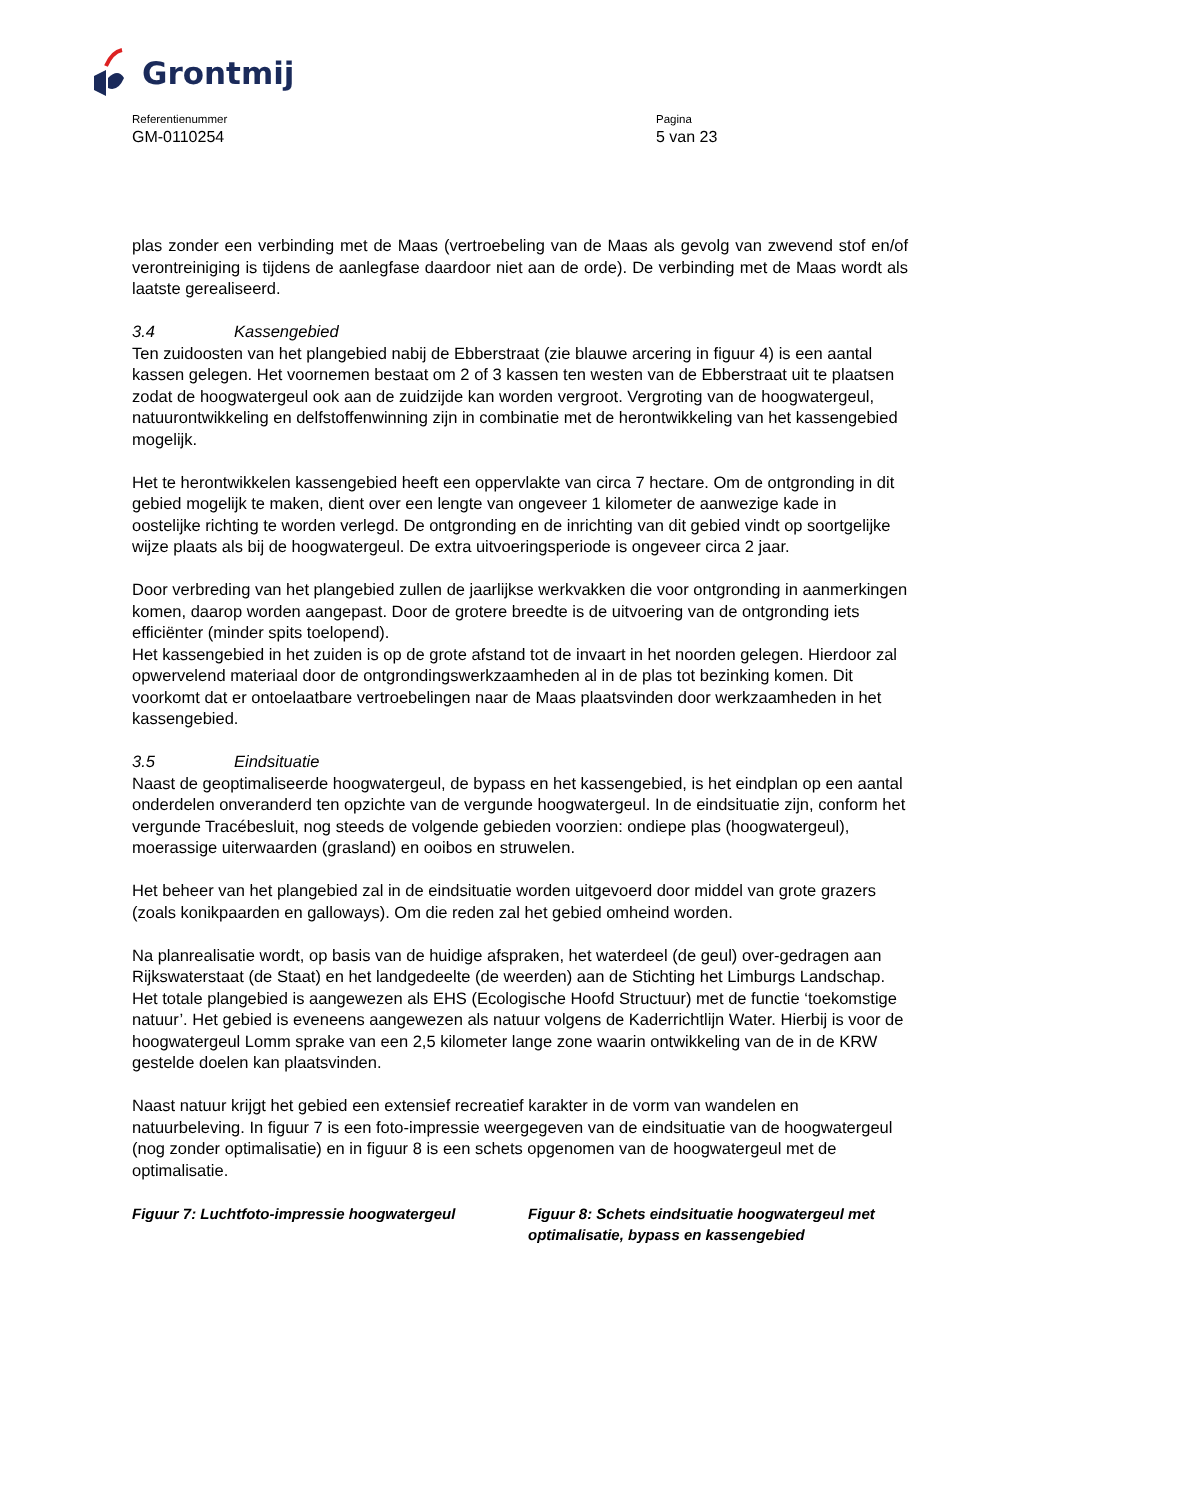Grontmij
Referentienummer
GM-0110254
Pagina
5 van 23
plas zonder een verbinding met de Maas (vertroebeling van de Maas als gevolg van zwevend stof en/of verontreiniging is tijdens de aanlegfase daardoor niet aan de orde). De verbinding met de Maas wordt als laatste gerealiseerd.
3.4 Kassengebied
Ten zuidoosten van het plangebied nabij de Ebberstraat (zie blauwe arcering in figuur 4) is een aantal kassen gelegen. Het voornemen bestaat om 2 of 3 kassen ten westen van de Ebberstraat uit te plaatsen zodat de hoogwatergeul ook aan de zuidzijde kan worden vergroot. Vergroting van de hoogwatergeul, natuurontwikkeling en delfstoffenwinning zijn in combinatie met de herontwikkeling van het kassengebied mogelijk.
Het te herontwikkelen kassengebied heeft een oppervlakte van circa 7 hectare. Om de ontgronding in dit gebied mogelijk te maken, dient over een lengte van ongeveer 1 kilometer de aanwezige kade in oostelijke richting te worden verlegd. De ontgronding en de inrichting van dit gebied vindt op soortgelijke wijze plaats als bij de hoogwatergeul. De extra uitvoeringsperiode is ongeveer circa 2 jaar.
Door verbreding van het plangebied zullen de jaarlijkse werkvakken die voor ontgronding in aanmerkingen komen, daarop worden aangepast. Door de grotere breedte is de uitvoering van de ontgronding iets efficiënter (minder spits toelopend).
Het kassengebied in het zuiden is op de grote afstand tot de invaart in het noorden gelegen. Hierdoor zal opwervelend materiaal door de ontgrondingswerkzaamheden al in de plas tot bezinking komen. Dit voorkomt dat er ontoelaatbare vertroebelingen naar de Maas plaatsvinden door werkzaamheden in het kassengebied.
3.5 Eindsituatie
Naast de geoptimaliseerde hoogwatergeul, de bypass en het kassengebied, is het eindplan op een aantal onderdelen onveranderd ten opzichte van de vergunde hoogwatergeul. In de eindsituatie zijn, conform het vergunde Tracébesluit, nog steeds de volgende gebieden voorzien: ondiepe plas (hoogwatergeul), moerassige uiterwaarden (grasland) en ooibos en struwelen.
Het beheer van het plangebied zal in de eindsituatie worden uitgevoerd door middel van grote grazers (zoals konikpaarden en galloways). Om die reden zal het gebied omheind worden.
Na planrealisatie wordt, op basis van de huidige afspraken, het waterdeel (de geul) over-gedragen aan Rijkswaterstaat (de Staat) en het landgedeelte (de weerden) aan de Stichting het Limburgs Landschap. Het totale plangebied is aangewezen als EHS (Ecologische Hoofd Structuur) met de functie ‘toekomstige natuur’. Het gebied is eveneens aangewezen als natuur volgens de Kaderrichtlijn Water. Hierbij is voor de hoogwatergeul Lomm sprake van een 2,5 kilometer lange zone waarin ontwikkeling van de in de KRW gestelde doelen kan plaatsvinden.
Naast natuur krijgt het gebied een extensief recreatief karakter in de vorm van wandelen en natuurbeleving. In figuur 7 is een foto-impressie weergegeven van de eindsituatie van de hoogwatergeul (nog zonder optimalisatie) en in figuur 8 is een schets opgenomen van de hoogwatergeul met de optimalisatie.
Figuur 7: Luchtfoto-impressie hoogwatergeul Figuur 8: Schets eindsituatie hoogwatergeul met optimalisatie, bypass en kassengebied